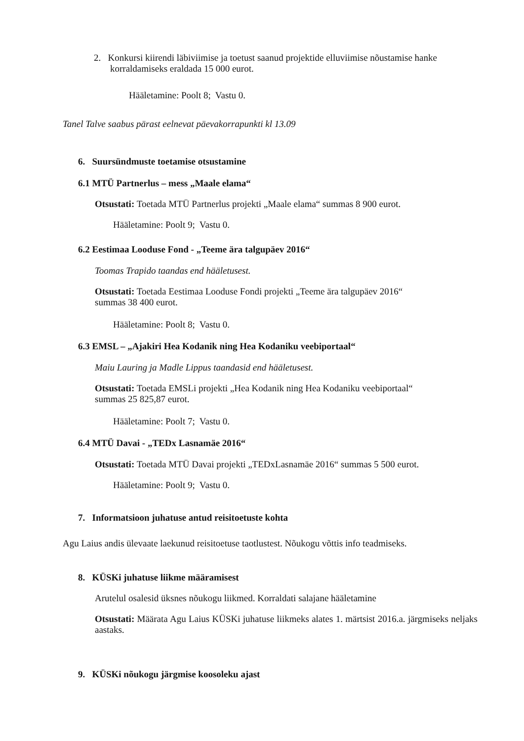2. Konkursi kiirendi läbiviimise ja toetust saanud projektide elluviimise nõustamise hanke
korraldamiseks eraldada 15 000 eurot.
Hääletamine: Poolt 8; Vastu 0.
Tanel Talve saabus pärast eelnevat päevakorrapunkti kl 13.09
6. Suursündmuste toetamise otsustamine
6.1 MTÜ Partnerlus – mess „Maale elama“
Otsustati: Toetada MTÜ Partnerlus projekti „Maale elama“ summas 8 900 eurot.
Hääletamine: Poolt 9; Vastu 0.
6.2 Eestimaa Looduse Fond - „Teeme ära talgupäev 2016“
Toomas Trapido taandas end hääletusest.
Otsustati: Toetada Eestimaa Looduse Fondi projekti „Teeme ära talgupäev 2016“
summas 38 400 eurot.
Hääletamine: Poolt 8; Vastu 0.
6.3 EMSL – „Ajakiri Hea Kodanik ning Hea Kodaniku veebiportaal“
Maiu Lauring ja Madle Lippus taandasid end hääletusest.
Otsustati: Toetada EMSLi projekti „Hea Kodanik ning Hea Kodaniku veebiportaal“
summas 25 825,87 eurot.
Hääletamine: Poolt 7; Vastu 0.
6.4 MTÜ Davai - „TEDx Lasnamäe 2016“
Otsustati: Toetada MTÜ Davai projekti „TEDxLasnamäe 2016“ summas 5 500 eurot.
Hääletamine: Poolt 9; Vastu 0.
7. Informatsioon juhatuse antud reisitoetuste kohta
Agu Laius andis ülevaate laekunud reisitoetuse taotlustest. Nõukogu võttis info teadmiseks.
8. KÜSKi juhatuse liikme määramisest
Arutelul osalesid üksnes nõukogu liikmed. Korraldati salajane hääletamine
Otsustati: Määrata Agu Laius KÜSKi juhatuse liikmeks alates 1. märtsist 2016.a. järgmiseks neljaks aastaks.
9. KÜSKi nõukogu järgmise koosoleku ajast